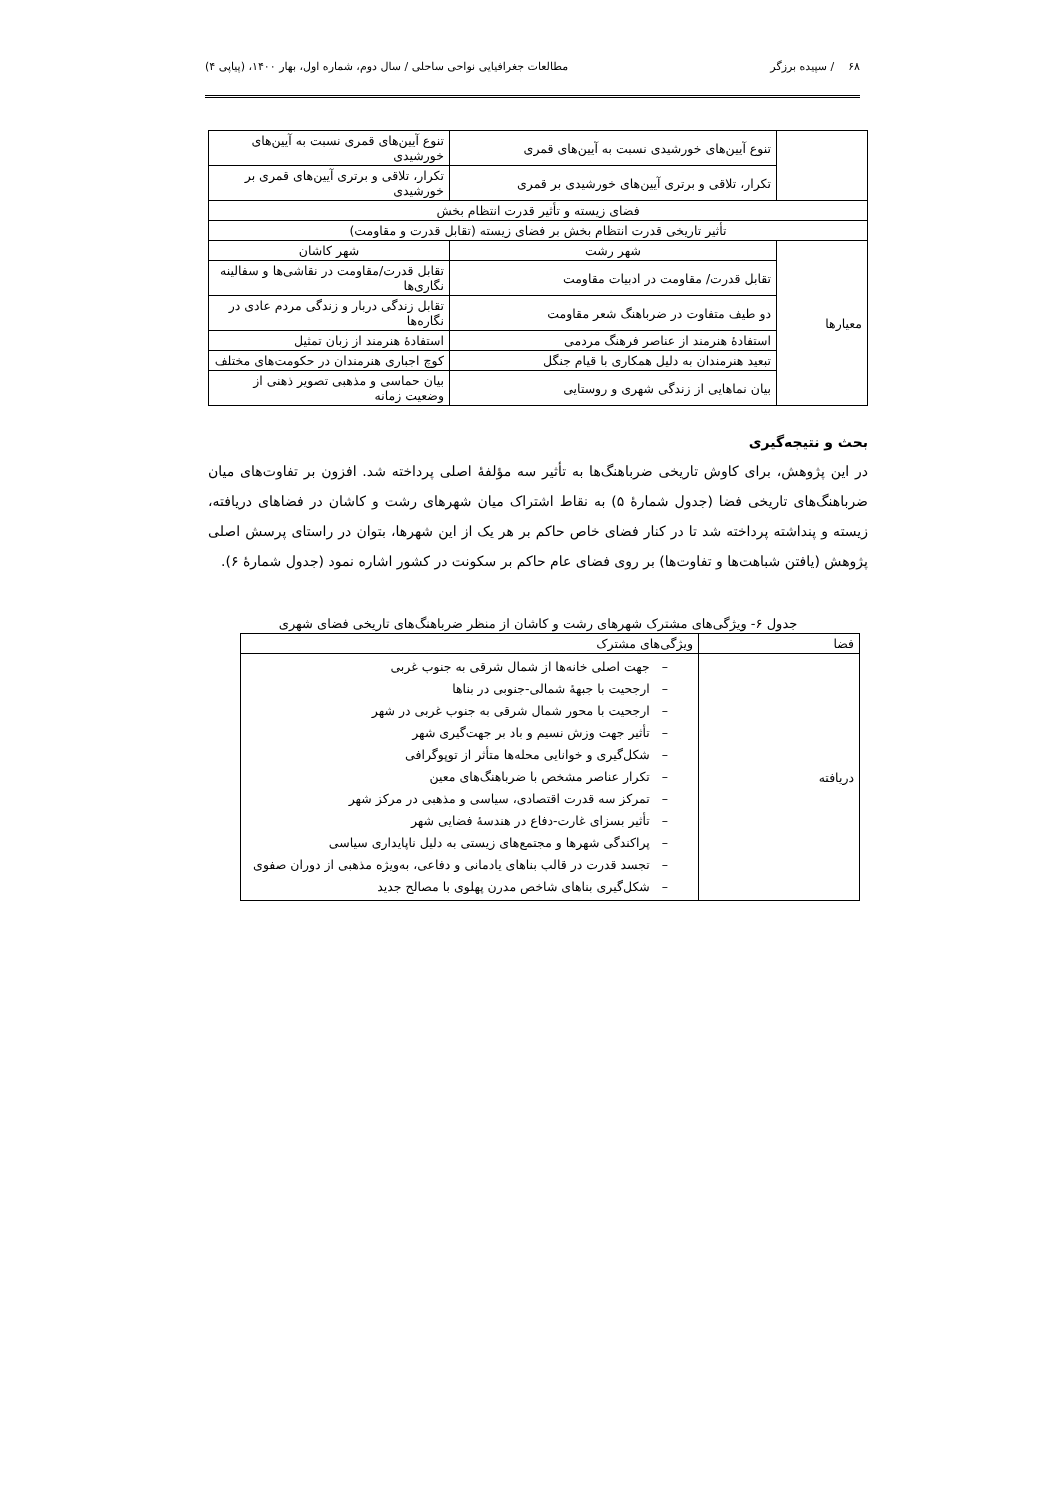۶۸ / سپیده برزگر مطالعات جغرافیایی نواحی ساحلی / سال دوم، شماره اول، بهار ۱۴۰۰، (پیاپی ۴)
| | تنوع آیین‌های خورشیدی نسبت به آیین‌های قمری | تنوع آیین‌های قمری نسبت به آیین‌های خورشیدی |
| | تکرار، تلاقی و برتری آیین‌های خورشیدی بر قمری | تکرار، تلاقی و برتری آیین‌های قمری بر خورشیدی |
| فضای زیسته و تأثیر قدرت انتظام بخش | | |
| تأثیر تاریخی قدرت انتظام بخش بر فضای زیسته (تقابل قدرت و مقاومت) | | |
| معیارها | شهر رشت | شهر کاشان |
| | تقابل قدرت/ مقاومت در ادبیات مقاومت | تقابل قدرت/مقاومت در نقاشی‌ها و سفالینه نگاری‌ها |
| | دو طیف متفاوت در ضرباهنگ شعر مقاومت | تقابل زندگی دربار و زندگی مردم عادی در نگاره‌ها |
| | استفادهٔ هنرمند از عناصر فرهنگ مردمی | استفادهٔ هنرمند از زبان تمثیل |
| | تبعید هنرمندان به دلیل همکاری با قیام جنگل | کوچ اجباری هنرمندان در حکومت‌های مختلف |
| | بیان نماهایی از زندگی شهری و روستایی | بیان حماسی و مذهبی تصویر ذهنی از وضعیت زمانه |
بحث و نتیجه‌گیری
در این پژوهش، برای کاوش تاریخی ضرباهنگ‌ها به تأثیر سه مؤلفهٔ اصلی پرداخته شد. افزون بر تفاوت‌های میان ضرباهنگ‌های تاریخی فضا (جدول شمارهٔ ۵) به نقاط اشتراک میان شهرهای رشت و کاشان در فضاهای دریافته، زیسته و پنداشته پرداخته شد تا در کنار فضای خاص حاکم بر هر یک از این شهرها، بتوان در راستای پرسش اصلی پژوهش (یافتن شباهت‌ها و تفاوت‌ها) بر روی فضای عام حاکم بر سکونت در کشور اشاره نمود (جدول شمارهٔ ۶).
جدول ۶- ویژگی‌های مشترک شهرهای رشت و کاشان از منظر ضرباهنگ‌های تاریخی فضای شهری
| فضا | ویژگی‌های مشترک |
| --- | --- |
| دریافته | – جهت اصلی خانه‌ها از شمال شرقی به جنوب غربی – ارجحیت با جبههٔ شمالی-جنوبی در بناها – ارجحیت با محور شمال شرقی به جنوب غربی در شهر – تأثیر جهت وزش نسیم و باد بر جهت‌گیری شهر – شکل‌گیری و خوانایی محله‌ها متأثر از توپوگرافی – تکرار عناصر مشخص با ضرباهنگ‌های معین – تمرکز سه قدرت اقتصادی، سیاسی و مذهبی در مرکز شهر – تأثیر بسزای غارت-دفاع در هندسهٔ فضایی شهر – پراکندگی شهرها و مجتمع‌های زیستی به دلیل ناپایداری سیاسی – تجسد قدرت در قالب بناهای یادمانی و دفاعی، به‌ویژه مذهبی از دوران صفوی – شکل‌گیری بناهای شاخص مدرن پهلوی با مصالح جدید |